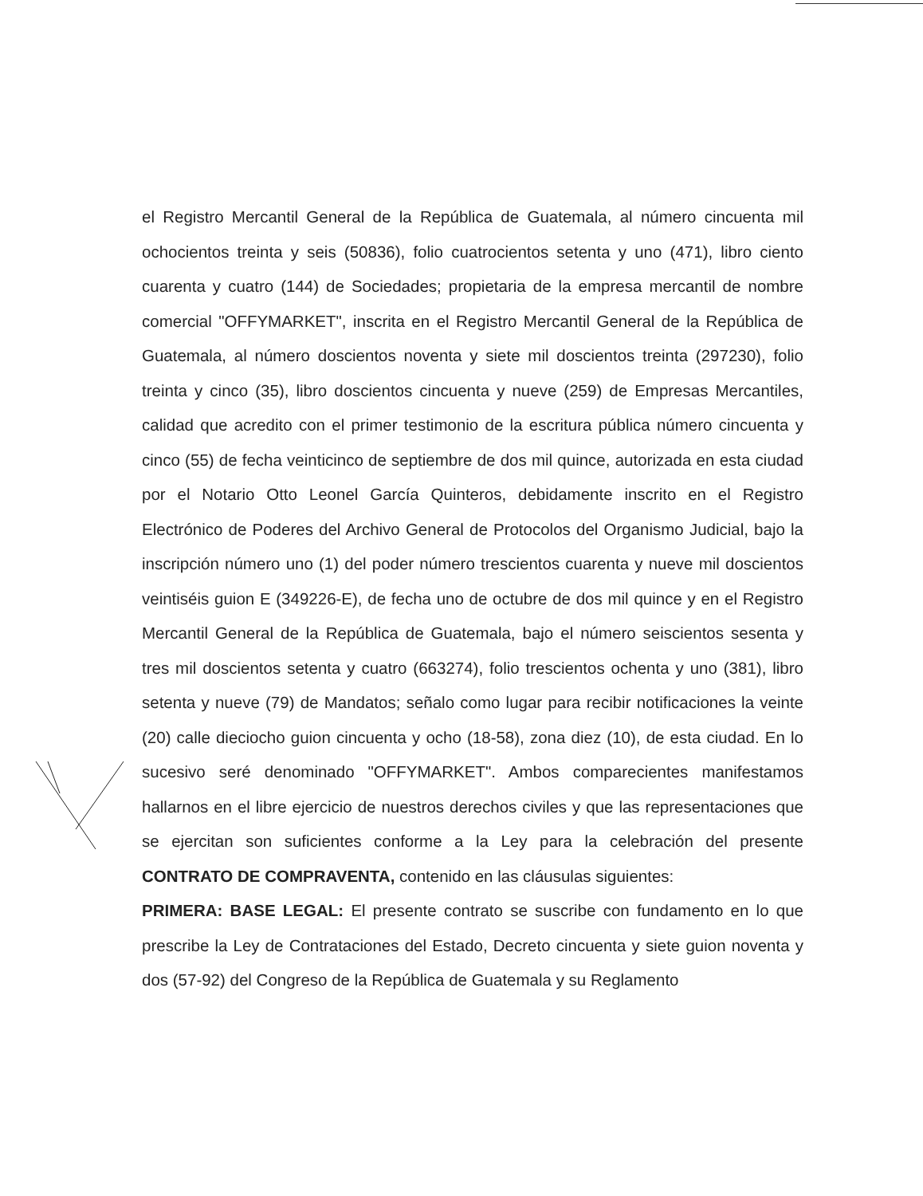el Registro Mercantil General de la República de Guatemala, al número cincuenta mil ochocientos treinta y seis (50836), folio cuatrocientos setenta y uno (471), libro ciento cuarenta y cuatro (144) de Sociedades; propietaria de la empresa mercantil de nombre comercial "OFFYMARKET", inscrita en el Registro Mercantil General de la República de Guatemala, al número doscientos noventa y siete mil doscientos treinta (297230), folio treinta y cinco (35), libro doscientos cincuenta y nueve (259) de Empresas Mercantiles, calidad que acredito con el primer testimonio de la escritura pública número cincuenta y cinco (55) de fecha veinticinco de septiembre de dos mil quince, autorizada en esta ciudad por el Notario Otto Leonel García Quinteros, debidamente inscrito en el Registro Electrónico de Poderes del Archivo General de Protocolos del Organismo Judicial, bajo la inscripción número uno (1) del poder número trescientos cuarenta y nueve mil doscientos veintiséis guion E (349226-E), de fecha uno de octubre de dos mil quince y en el Registro Mercantil General de la República de Guatemala, bajo el número seiscientos sesenta y tres mil doscientos setenta y cuatro (663274), folio trescientos ochenta y uno (381), libro setenta y nueve (79) de Mandatos; señalo como lugar para recibir notificaciones la veinte (20) calle dieciocho guion cincuenta y ocho (18-58), zona diez (10), de esta ciudad. En lo sucesivo seré denominado "OFFYMARKET". Ambos comparecientes manifestamos hallarnos en el libre ejercicio de nuestros derechos civiles y que las representaciones que se ejercitan son suficientes conforme a la Ley para la celebración del presente CONTRATO DE COMPRAVENTA, contenido en las cláusulas siguientes:
PRIMERA: BASE LEGAL: El presente contrato se suscribe con fundamento en lo que prescribe la Ley de Contrataciones del Estado, Decreto cincuenta y siete guion noventa y dos (57-92) del Congreso de la República de Guatemala y su Reglamento